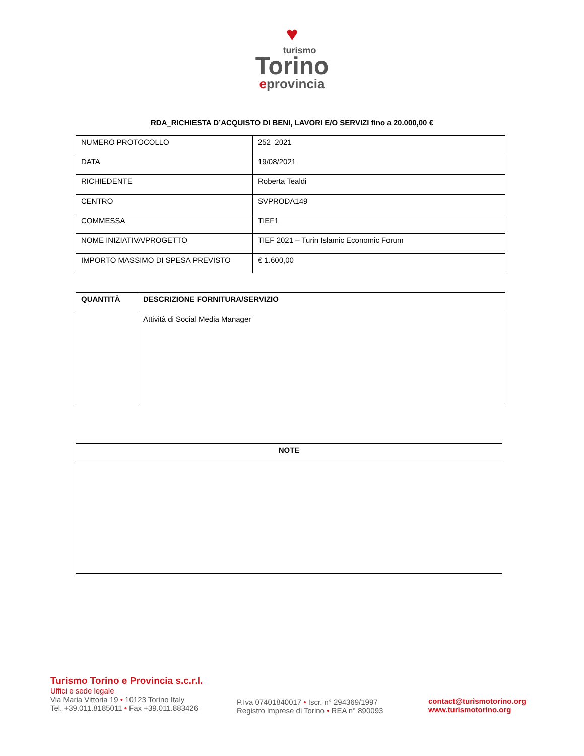♥
turismo
Torino
eprovincia
RDA_RICHIESTA D’ACQUISTO DI BENI, LAVORI E/O SERVIZI fino a 20.000,00 €
| NUMERO PROTOCOLLO | 252_2021 |
| DATA | 19/08/2021 |
| RICHIEDENTE | Roberta Tealdi |
| CENTRO | SVPRODA149 |
| COMMESSA | TIEF1 |
| NOME INIZIATIVA/PROGETTO | TIEF 2021 – Turin Islamic Economic Forum |
| IMPORTO MASSIMO DI SPESA PREVISTO | € 1.600,00 |
| QUANTITÀ | DESCRIZIONE FORNITURA/SERVIZIO |
| --- | --- |
| | Attività di Social Media Manager |
| NOTE |
| --- |
Turismo Torino e Provincia s.c.r.l.
Uffici e sede legale
Via Maria Vittoria 19 • 10123 Torino Italy
Tel. +39.011.8185011 • Fax +39.011.883426
P.Iva 07401840017 • Iscr. n° 294369/1997
Registro imprese di Torino • REA n° 890093
contact@turismotorino.org
www.turismotorino.org